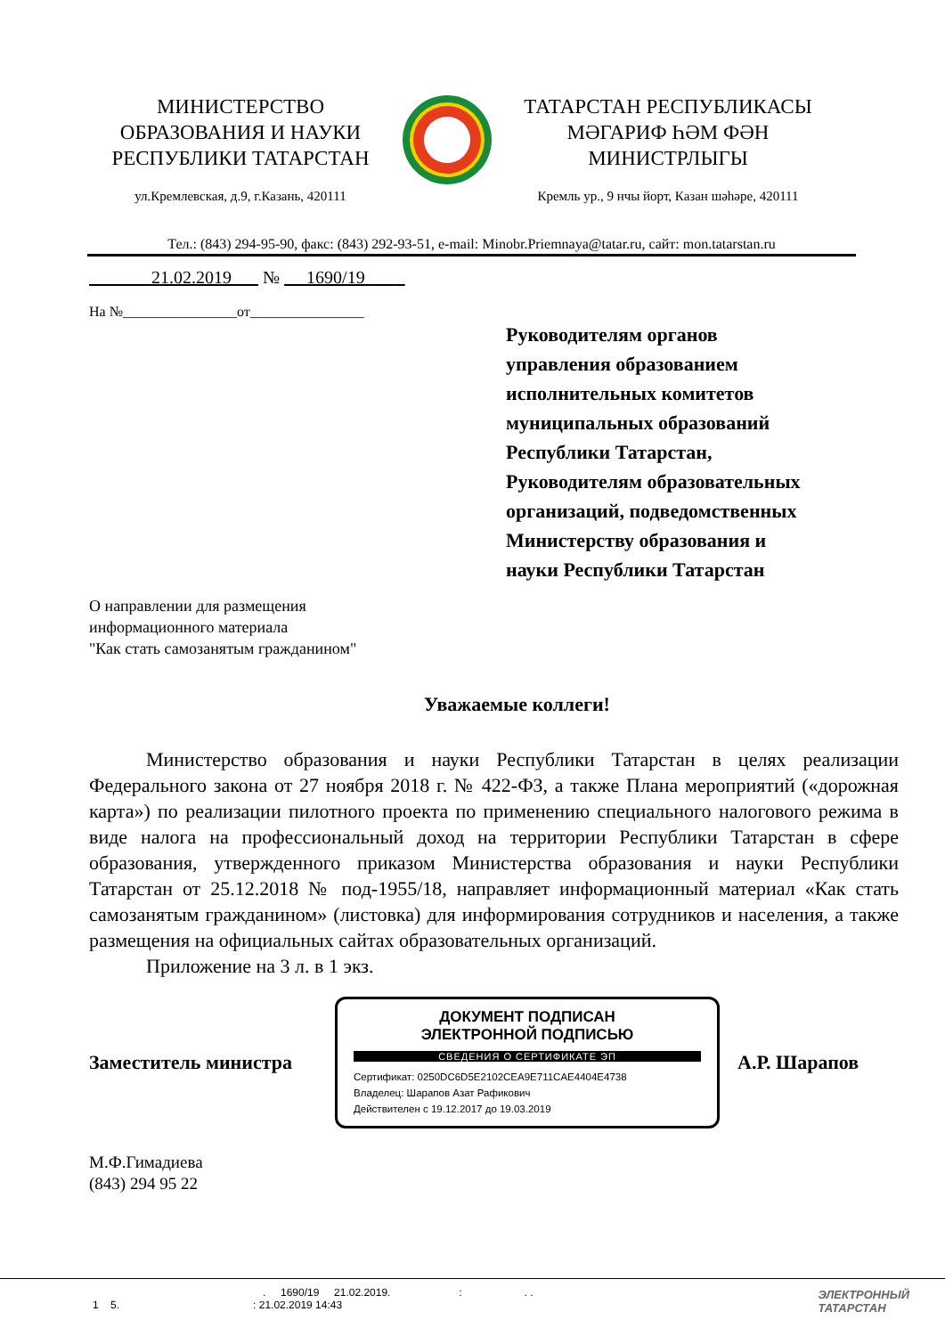МИНИСТЕРСТВО
ОБРАЗОВАНИЯ И НАУКИ
РЕСПУБЛИКИ ТАТАРСТАН
ул.Кремлевская, д.9, г.Казань, 420111
ТАТАРСТАН РЕСПУБЛИКАСЫ
МӘГАРИФ ҺӘМ ФӘН
МИНИСТРЛЫГЫ
Кремль ур., 9 нчы йорт, Казан шәһәре, 420111
Тел.: (843) 294-95-90, факс: (843) 292-93-51, e-mail: Minobr.Priemnaya@tatar.ru, сайт: mon.tatarstan.ru
21.02.2019 № 1690/19
На №________________от________________
Руководителям органов
управления образованием
исполнительных комитетов
муниципальных образований
Республики Татарстан,
Руководителям образовательных
организаций, подведомственных
Министерству образования и
науки Республики Татарстан
О направлении для размещения
информационного материала
"Как стать самозанятым гражданином"
Уважаемые коллеги!
Министерство образования и науки Республики Татарстан в целях реализации Федерального закона от 27 ноября 2018 г. № 422-ФЗ, а также Плана мероприятий («дорожная карта») по реализации пилотного проекта по применению специального налогового режима в виде налога на профессиональный доход на территории Республики Татарстан в сфере образования, утвержденного приказом Министерства образования и науки Республики Татарстан от 25.12.2018 № под-1955/18, направляет информационный материал «Как стать самозанятым гражданином» (листовка) для информирования сотрудников и населения, а также размещения на официальных сайтах образовательных организаций.
Приложение на 3 л. в 1 экз.
Заместитель министра
ДОКУМЕНТ ПОДПИСАН
ЭЛЕКТРОННОЙ ПОДПИСЬЮ
СВЕДЕНИЯ О СЕРТИФИКАТЕ ЭП
Сертификат: 0250DC6D5E2102CEA9E711CAE4404E4738
Владелец: Шарапов Азат Рафикович
Действителен с 19.12.2017 до 19.03.2019
А.Р. Шарапов
М.Ф.Гимадиева
(843) 294 95 22
. 1690/19 21.02.2019. : . .
1 5. : 21.02.2019 14:43
ЭЛЕКТРОННЫЙ
ТАТАРСТАН